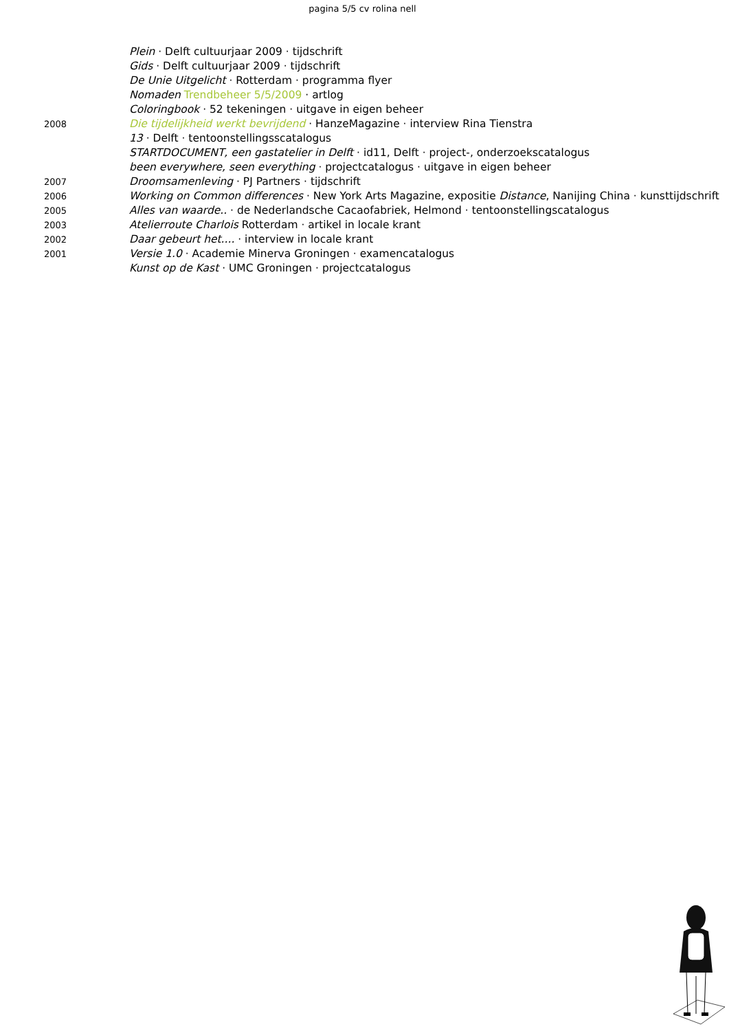pagina 5/5 cv rolina nell
Plein · Delft cultuurjaar 2009 · tijdschrift
Gids · Delft cultuurjaar 2009 · tijdschrift
De Unie Uitgelicht · Rotterdam · programma flyer
Nomaden Trendbeheer 5/5/2009 · artlog
Coloringbook · 52 tekeningen · uitgave in eigen beheer
2008
Die tijdelijkheid werkt bevrijdend · HanzeMagazine · interview Rina Tienstra
13 · Delft · tentoonstellingsscatalogus
STARTDOCUMENT, een gastatelier in Delft · id11, Delft · project-, onderzoekscatalogus
been everywhere, seen everything · projectcatalogus · uitgave in eigen beheer
2007
Droomsamenleving · PJ Partners · tijdschrift
2006
Working on Common differences · New York Arts Magazine, expositie Distance, Nanijing China · kunsttijdschrift
2005
Alles van waarde.. · de Nederlandsche Cacaofabriek, Helmond · tentoonstellingscatalogus
2003
Atelierroute Charlois Rotterdam · artikel in locale krant
2002
Daar gebeurt het.... · interview in locale krant
2001
Versie 1.0 · Academie Minerva Groningen · examencatalogus
Kunst op de Kast · UMC Groningen · projectcatalogus